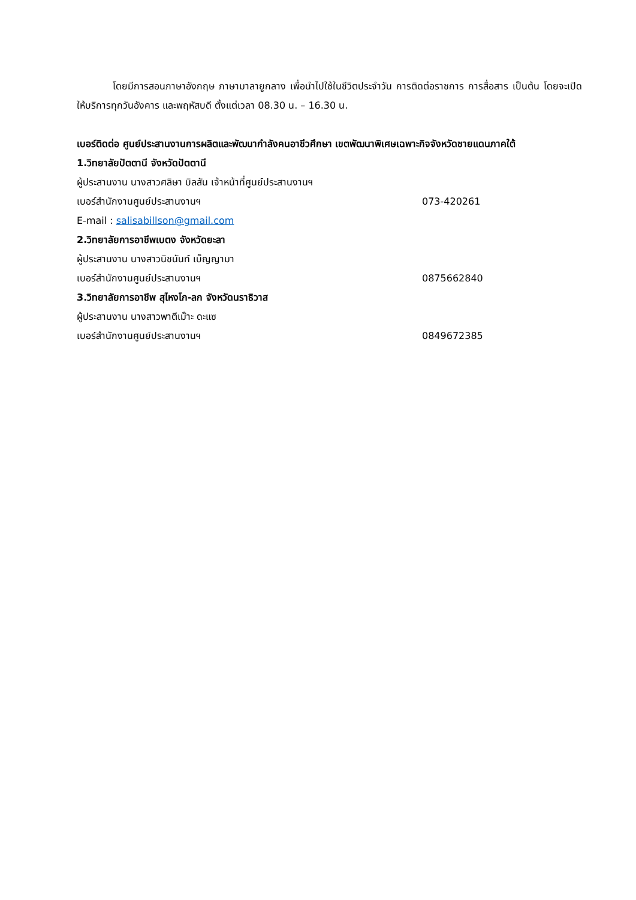โดยมีการสอนภาษาอังกฤษ ภาษามาลายูกลาง เพื่อนำไปใช้ในชีวิตประจำวัน การติดต่อราชการ การสื่อสาร เป็นต้น โดยจะเปิดให้บริการทุกวันอังคาร และพฤหัสบดี ตั้งแต่เวลา 08.30 น. – 16.30 น.
เบอร์ติดต่อ ศูนย์ประสานงานการผลิตและพัฒนากำลังคนอาชีวศึกษา เขตพัฒนาพิเศษเฉพาะกิจจังหวัดชายแดนภาคใต้
1.วิทยาลัยปัตตานี จังหวัดปัตตานี
ผู้ประสานงาน นางสาวศลิษา บิลสัน เจ้าหน้าที่ศูนย์ประสานงานฯ
เบอร์สำนักงานศูนย์ประสานงานฯ 073-420261
E-mail : salisabillson@gmail.com
2.วิทยาลัยการอาชีพเบตง จังหวัดยะลา
ผู้ประสานงาน นางสาวนิชนันท์ เบ็ญญามา
เบอร์สำนักงานศูนย์ประสานงานฯ 0875662840
3.วิทยาลัยการอาชีพ สุไหงโก-ลก จังหวัดนราธิวาส
ผู้ประสานงาน นางสาวพาตีเม๊าะ ดะแซ
เบอร์สำนักงานศูนย์ประสานงานฯ 0849672385